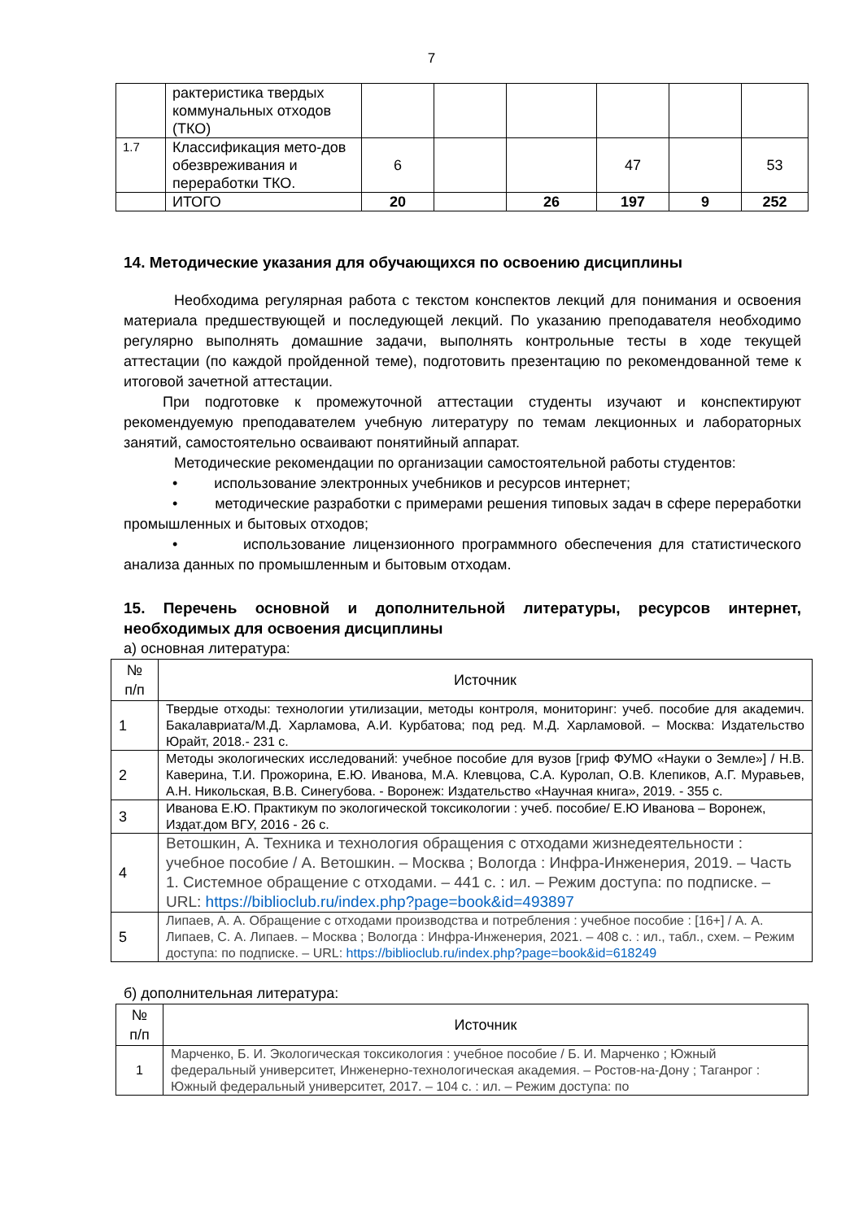7
| | рактеристика твердых коммунальных отходов (ТКО) | | | | | | |
| 1.7 | Классификация мето-дов обезвреживания и переработки ТКО. | 6 | | | 47 | | 53 |
| | ИТОГО | 20 | | 26 | 197 | 9 | 252 |
14. Методические указания для обучающихся по освоению дисциплины
Необходима регулярная работа с текстом конспектов лекций для понимания и освоения материала предшествующей и последующей лекций. По указанию преподавателя необходимо регулярно выполнять домашние задачи, выполнять контрольные тесты в ходе текущей аттестации (по каждой пройденной теме), подготовить презентацию по рекомендованной теме к итоговой зачетной аттестации.
При подготовке к промежуточной аттестации студенты изучают и конспектируют рекомендуемую преподавателем учебную литературу по темам лекционных и лабораторных занятий, самостоятельно осваивают понятийный аппарат.
Методические рекомендации по организации самостоятельной работы студентов:
• использование электронных учебников и ресурсов интернет;
• методические разработки с примерами решения типовых задач в сфере переработки промышленных и бытовых отходов;
• использование лицензионного программного обеспечения для статистического анализа данных по промышленным и бытовым отходам.
15. Перечень основной и дополнительной литературы, ресурсов интернет, необходимых для освоения дисциплины
а) основная литература:
| № п/п | Источник |
| --- | --- |
| 1 | Твердые отходы: технологии утилизации, методы контроля, мониторинг: учеб. пособие для академич. Бакалавриата/М.Д. Харламова, А.И. Курбатова; под ред. М.Д. Харламовой. – Москва: Издательство Юрайт, 2018.- 231 с. |
| 2 | Методы экологических исследований: учебное пособие для вузов [гриф ФУМО «Науки о Земле»] / Н.В. Каверина, Т.И. Прожорина, Е.Ю. Иванова, М.А. Клевцова, С.А. Куролап, О.В. Клепиков, А.Г. Муравьев, А.Н. Никольская, В.В. Синегубова. - Воронеж: Издательство «Научная книга», 2019. - 355 с. |
| 3 | Иванова Е.Ю. Практикум по экологической токсикологии : учеб. пособие/ Е.Ю Иванова – Воронеж, Издат.дом ВГУ, 2016 - 26 с. |
| 4 | Ветошкин, А. Техника и технология обращения с отходами жизнедеятельности : учебное пособие / А. Ветошкин. – Москва ; Вологда : Инфра-Инженерия, 2019. – Часть 1. Системное обращение с отходами. – 441 с. : ил. – Режим доступа: по подписке. – URL: https://biblioclub.ru/index.php?page=book&id=493897 |
| 5 | Липаев, А. А. Обращение с отходами производства и потребления : учебное пособие : [16+] / А. А. Липаев, С. А. Липаев. – Москва ; Вологда : Инфра-Инженерия, 2021. – 408 с. : ил., табл., схем. – Режим доступа: по подписке. – URL: https://biblioclub.ru/index.php?page=book&id=618249 |
б) дополнительная литература:
| № п/п | Источник |
| --- | --- |
| 1 | Марченко, Б. И. Экологическая токсикология : учебное пособие / Б. И. Марченко ; Южный федеральный университет, Инженерно-технологическая академия. – Ростов-на-Дону ; Таганрог : Южный федеральный университет, 2017. – 104 с. : ил. – Режим доступа: по |